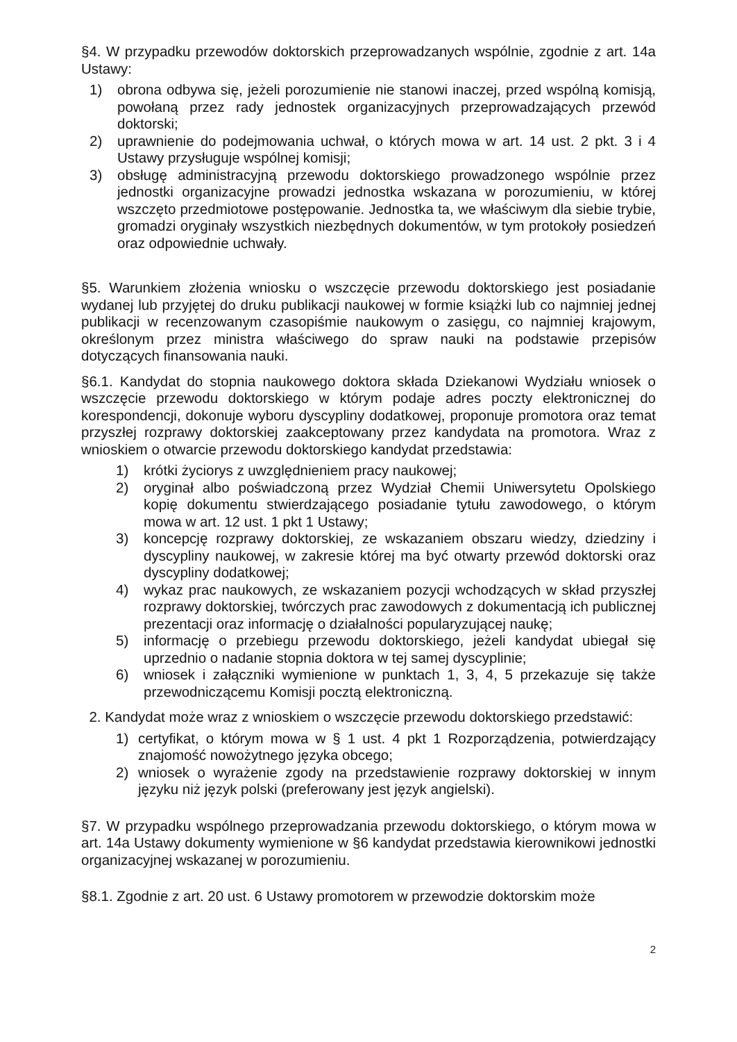§4. W przypadku przewodów doktorskich przeprowadzanych wspólnie, zgodnie z art. 14a Ustawy:
1) obrona odbywa się, jeżeli porozumienie nie stanowi inaczej, przed wspólną komisją, powołaną przez rady jednostek organizacyjnych przeprowadzających przewód doktorski;
2) uprawnienie do podejmowania uchwał, o których mowa w art. 14 ust. 2 pkt. 3 i 4 Ustawy przysługuje wspólnej komisji;
3) obsługę administracyjną przewodu doktorskiego prowadzonego wspólnie przez jednostki organizacyjne prowadzi jednostka wskazana w porozumieniu, w której wszczęto przedmiotowe postępowanie. Jednostka ta, we właściwym dla siebie trybie, gromadzi oryginały wszystkich niezbędnych dokumentów, w tym protokoły posiedzeń oraz odpowiednie uchwały.
§5. Warunkiem złożenia wniosku o wszczęcie przewodu doktorskiego jest posiadanie wydanej lub przyjętej do druku publikacji naukowej w formie książki lub co najmniej jednej publikacji w recenzowanym czasopiśmie naukowym o zasięgu, co najmniej krajowym, określonym przez ministra właściwego do spraw nauki na podstawie przepisów dotyczących finansowania nauki.
§6.1. Kandydat do stopnia naukowego doktora składa Dziekanowi Wydziału wniosek o wszczęcie przewodu doktorskiego w którym podaje adres poczty elektronicznej do korespondencji, dokonuje wyboru dyscypliny dodatkowej, proponuje promotora oraz temat przyszłej rozprawy doktorskiej zaakceptowany przez kandydata na promotora. Wraz z wnioskiem o otwarcie przewodu doktorskiego kandydat przedstawia:
1) krótki życiorys z uwzględnieniem pracy naukowej;
2) oryginał albo poświadczoną przez Wydział Chemii Uniwersytetu Opolskiego kopię dokumentu stwierdzającego posiadanie tytułu zawodowego, o którym mowa w art. 12 ust. 1 pkt 1 Ustawy;
3) koncepcję rozprawy doktorskiej, ze wskazaniem obszaru wiedzy, dziedziny i dyscypliny naukowej, w zakresie której ma być otwarty przewód doktorski oraz dyscypliny dodatkowej;
4) wykaz prac naukowych, ze wskazaniem pozycji wchodzących w skład przyszłej rozprawy doktorskiej, twórczych prac zawodowych z dokumentacją ich publicznej prezentacji oraz informację o działalności popularyzującej naukę;
5) informację o przebiegu przewodu doktorskiego, jeżeli kandydat ubiegał się uprzednio o nadanie stopnia doktora w tej samej dyscyplinie;
6) wniosek i załączniki wymienione w punktach 1, 3, 4, 5 przekazuje się także przewodniczącemu Komisji pocztą elektroniczną.
2. Kandydat może wraz z wnioskiem o wszczęcie przewodu doktorskiego przedstawić:
1) certyfikat, o którym mowa w § 1 ust. 4 pkt 1 Rozporządzenia, potwierdzający znajomość nowożytnego języka obcego;
2) wniosek o wyrażenie zgody na przedstawienie rozprawy doktorskiej w innym języku niż język polski (preferowany jest język angielski).
§7. W przypadku wspólnego przeprowadzania przewodu doktorskiego, o którym mowa w art. 14a Ustawy dokumenty wymienione w §6 kandydat przedstawia kierownikowi jednostki organizacyjnej wskazanej w porozumieniu.
§8.1. Zgodnie z art. 20 ust. 6 Ustawy promotorem w przewodzie doktorskim może
2